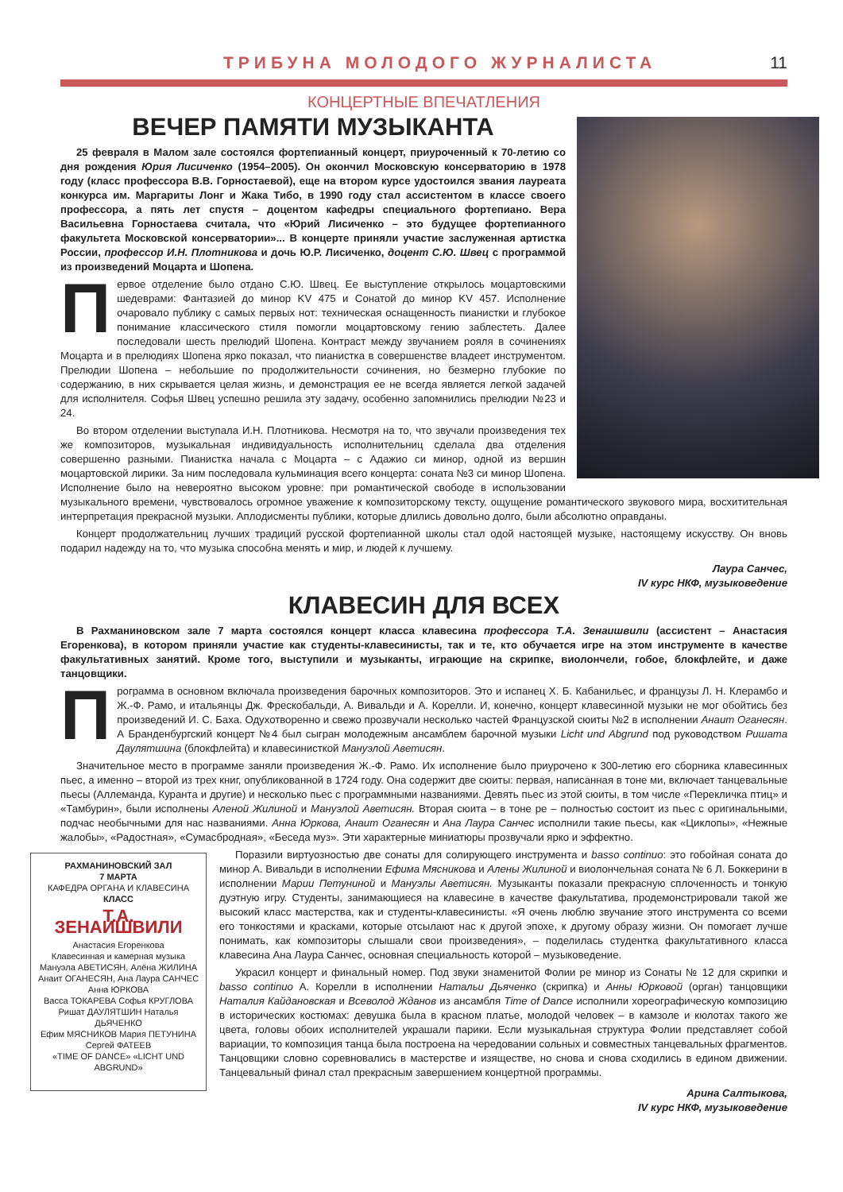ТРИБУНА МОЛОДОГО ЖУРНАЛИСТА 11
КОНЦЕРТНЫЕ ВПЕЧАТЛЕНИЯ
ВЕЧЕР ПАМЯТИ МУЗЫКАНТА
25 февраля в Малом зале состоялся фортепианный концерт, приуроченный к 70-летию со дня рождения Юрия Лисиченко (1954–2005). Он окончил Московскую консерваторию в 1978 году (класс профессора В.В. Горностаевой), еще на втором курсе удостоился звания лауреата конкурса им. Маргариты Лонг и Жака Тибо, в 1990 году стал ассистентом в классе своего профессора, а пять лет спустя – доцентом кафедры специального фортепиано. Вера Васильевна Горностаева считала, что «Юрий Лисиченко – это будущее фортепианного факультета Московской консерватории»... В концерте приняли участие заслуженная артистка России, профессор И.Н. Плотникова и дочь Ю.Р. Лисиченко, доцент С.Ю. Швец с программой из произведений Моцарта и Шопена.
Первое отделение было отдано С.Ю. Швец. Ее выступление открылось моцартовскими шедеврами: Фантазией до минор KV 475 и Сонатой до минор KV 457. Исполнение очаровало публику с самых первых нот: техническая оснащенность пианистки и глубокое понимание классического стиля помогли моцартовскому гению заблестеть. Далее последовали шесть прелюдий Шопена. Контраст между звучанием рояля в сочинениях Моцарта и в прелюдиях Шопена ярко показал, что пианистка в совершенстве владеет инструментом. Прелюдии Шопена – небольшие по продолжительности сочинения, но безмерно глубокие по содержанию, в них скрывается целая жизнь, и демонстрация ее не всегда является легкой задачей для исполнителя. Софья Швец успешно решила эту задачу, особенно запомнились прелюдии №23 и 24.
Во втором отделении выступала И.Н. Плотникова. Несмотря на то, что звучали произведения тех же композиторов, музыкальная индивидуальность исполнительниц сделала два отделения совершенно разными. Пианистка начала с Моцарта – с Адажио си минор, одной из вершин моцартовской лирики. За ним последовала кульминация всего концерта: соната №3 си минор Шопена. Исполнение было на невероятно высоком уровне: при романтической свободе в использовании музыкального времени, чувствовалось огромное уважение к композиторскому тексту, ощущение романтического звукового мира, восхитительная интерпретация прекрасной музыки. Аплодисменты публики, которые длились довольно долго, были абсолютно оправданы.
Концерт продолжательниц лучших традиций русской фортепианной школы стал одой настоящей музыке, настоящему искусству. Он вновь подарил надежду на то, что музыка способна менять и мир, и людей к лучшему.
Лаура Санчес,
IV курс НКФ, музыковедение
КЛАВЕСИН ДЛЯ ВСЕХ
В Рахманиновском зале 7 марта состоялся концерт класса клавесина профессора Т.А. Зенаишвили (ассистент – Анастасия Егоренкова), в котором приняли участие как студенты-клавесинисты, так и те, кто обучается игре на этом инструменте в качестве факультативных занятий. Кроме того, выступили и музыканты, играющие на скрипке, виолончели, гобое, блокфлейте, и даже танцовщики.
Программа в основном включала произведения барочных композиторов. Это и испанец Х. Б. Кабанильес, и французы Л. Н. Клерамбо и Ж.-Ф. Рамо, и итальянцы Дж. Фрескобальди, А. Вивальди и А. Корелли. И, конечно, концерт клавесинной музыки не мог обойтись без произведений И. С. Баха. Одухотворенно и свежо прозвучали несколько частей Французской сюиты №2 в исполнении Анаит Оганесян. А Бранденбургский концерт №4 был сыгран молодежным ансамблем барочной музыки Licht und Abgrund под руководством Ришата Даулятшина (блокфлейта) и клавесинисткой Мануэлой Аветисян.
Значительное место в программе заняли произведения Ж.-Ф. Рамо. Их исполнение было приурочено к 300-летию его сборника клавесинных пьес, а именно – второй из трех книг, опубликованной в 1724 году. Она содержит две сюиты: первая, написанная в тоне ми, включает танцевальные пьесы (Аллеманда, Куранта и другие) и несколько пьес с программными названиями. Девять пьес из этой сюиты, в том числе «Перекличка птиц» и «Тамбурин», были исполнены Аленой Жилиной и Мануэлой Аветисян. Вторая сюита – в тоне ре – полностью состоит из пьес с оригинальными, подчас необычными для нас названиями. Анна Юркова, Анаит Оганесян и Ана Лаура Санчес исполнили такие пьесы, как «Циклопы», «Нежные жалобы», «Радостная», «Сумасбродная», «Беседа муз». Эти характерные миниатюры прозвучали ярко и эффектно.
РАХМАНИНОВСКИЙ ЗАЛ
7 МАРТА
КАФЕДРА ОРГАНА И КЛАВЕСИНА
КЛАСС
Т.А. ЗЕНАИШВИЛИ
Анастасия Егоренкова
Клавесинная и камерная музыка
Мануэла АВЕТИСЯН, Алёна ЖИЛИНА
Анаит ОГАНЕСЯН, Ана Лаура САНЧЕС
Анна ЮРКОВА
Васса ТОКАРЕВА Софья КРУГЛОВА
Ришат ДАУЛЯТШИН Наталья ДЬЯЧЕНКО
Ефим МЯСНИКОВ Мария ПЕТУНИНА
Сергей ФАТЕЕВ
«TIME OF DANCE» «LICHT UND ABGRUND»
Поразили виртуозностью две сонаты для солирующего инструмента и basso continuo: это гобойная соната до минор А. Вивальди в исполнении Ефима Мясникова и Алены Жилиной и виолончельная соната № 6 Л. Боккерини в исполнении Марии Петуниной и Мануэлы Аветисян. Музыканты показали прекрасную сплоченность и тонкую дуэтную игру. Студенты, занимающиеся на клавесине в качестве факультатива, продемонстрировали такой же высокий класс мастерства, как и студенты-клавесинисты. «Я очень люблю звучание этого инструмента со всеми его тонкостями и красками, которые отсылают нас к другой эпохе, к другому образу жизни. Он помогает лучше понимать, как композиторы слышали свои произведения», – поделилась студентка факультативного класса клавесина Ана Лаура Санчес, основная специальность которой – музыковедение.
Украсил концерт и финальный номер. Под звуки знаменитой Фолии ре минор из Сонаты № 12 для скрипки и basso continuo А. Корелли в исполнении Натальи Дьяченко (скрипка) и Анны Юрковой (орган) танцовщики Наталия Кайдановская и Всеволод Жданов из ансамбля Time of Dance исполнили хореографическую композицию в исторических костюмах: девушка была в красном платье, молодой человек – в камзоле и кюлотах такого же цвета, головы обоих исполнителей украшали парики. Если музыкальная структура Фолии представляет собой вариации, то композиция танца была построена на чередовании сольных и совместных танцевальных фрагментов. Танцовщики словно соревновались в мастерстве и изяществе, но снова и снова сходились в едином движении. Танцевальный финал стал прекрасным завершением концертной программы.
Арина Салтыкова,
IV курс НКФ, музыковедение